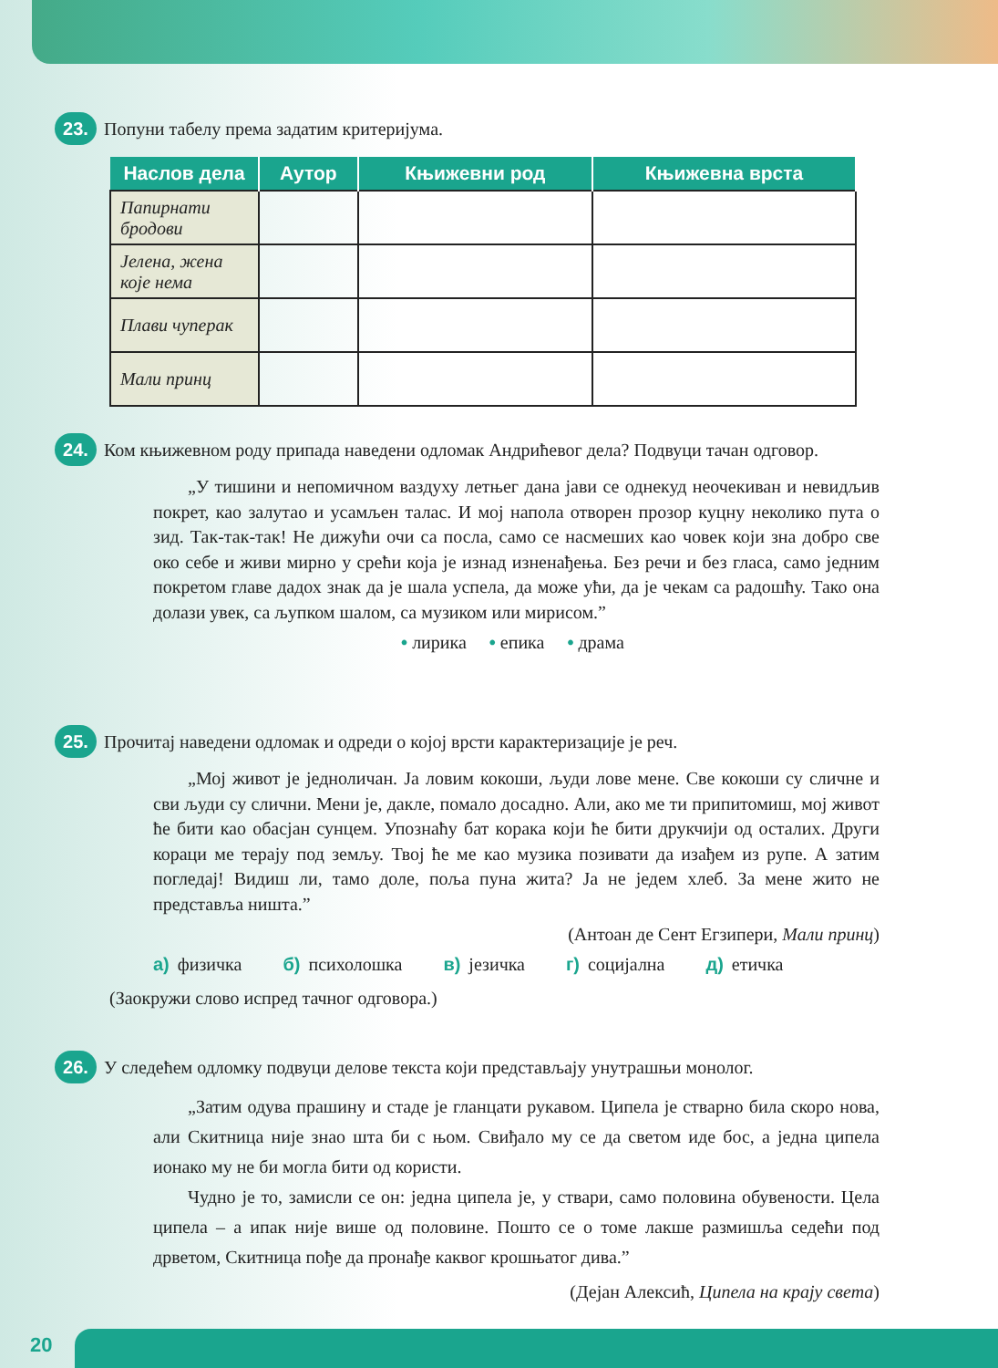23.
Попуни табелу према задатим критеријума.
| Наслов дела | Аутор | Књижевни род | Књижевна врста |
| --- | --- | --- | --- |
| Папирнати бродови | | | |
| Јелена, жена које нема | | | |
| Плави чуперак | | | |
| Мали принц | | | |
24.
Ком књижевном роду припада наведени одломак Андрићевог дела? Подвуци тачан одговор.
„У тишини и непомичном ваздуху летњег дана јави се однекуд неочекиван и невидљив покрет, као залутао и усамљен талас. И мој напола отворен прозор куцну неколико пута о зид. Так-так-так! Не дижући очи са посла, само се насмеших као човек који зна добро све око себе и живи мирно у срећи која је изнад изненађења. Без речи и без гласа, само једним покретом главе дадох знак да је шала успела, да може ући, да је чекам са радошћу. Тако она долази увек, са љупком шалом, са музиком или мирисом.”
• лирика • епика • драма
25.
Прочитај наведени одломак и одреди о којој врсти карактеризације је реч.
„Мој живот је једноличан. Ја ловим кокоши, људи лове мене. Све кокоши су сличне и сви људи су слични. Мени је, дакле, помало досадно. Али, ако ме ти припитомиш, мој живот ће бити као обасјан сунцем. Упознаћу бат корака који ће бити друкчији од осталих. Други кораци ме терају под земљу. Твој ће ме као музика позивати да изађем из рупе. А затим погледај! Видиш ли, тамо доле, поља пуна жита? Ја не једем хлеб. За мене жито не представља ништа.”
(Антоан де Сент Егзипери, Мали принц)
а) физичка б) психолошка в) језичка г) социјална д) етичка
(Заокружи слово испред тачног одговора.)
26.
У следећем одломку подвуци делове текста који представљају унутрашњи монолог.
„Затим одува прашину и стаде је гланцати рукавом. Ципела је стварно била скоро нова, али Скитница није знао шта би с њом. Свиђало му се да светом иде бос, а једна ципела ионако му не би могла бити од користи.
Чудно је то, замисли се он: једна ципела је, у ствари, само половина обувености. Цела ципела – а ипак није више од половине. Пошто се о томе лакше размишља седећи под дрветом, Скитница пође да пронађе каквог крошњатог дива.”
(Дејан Алексић, Ципела на крају света)
20